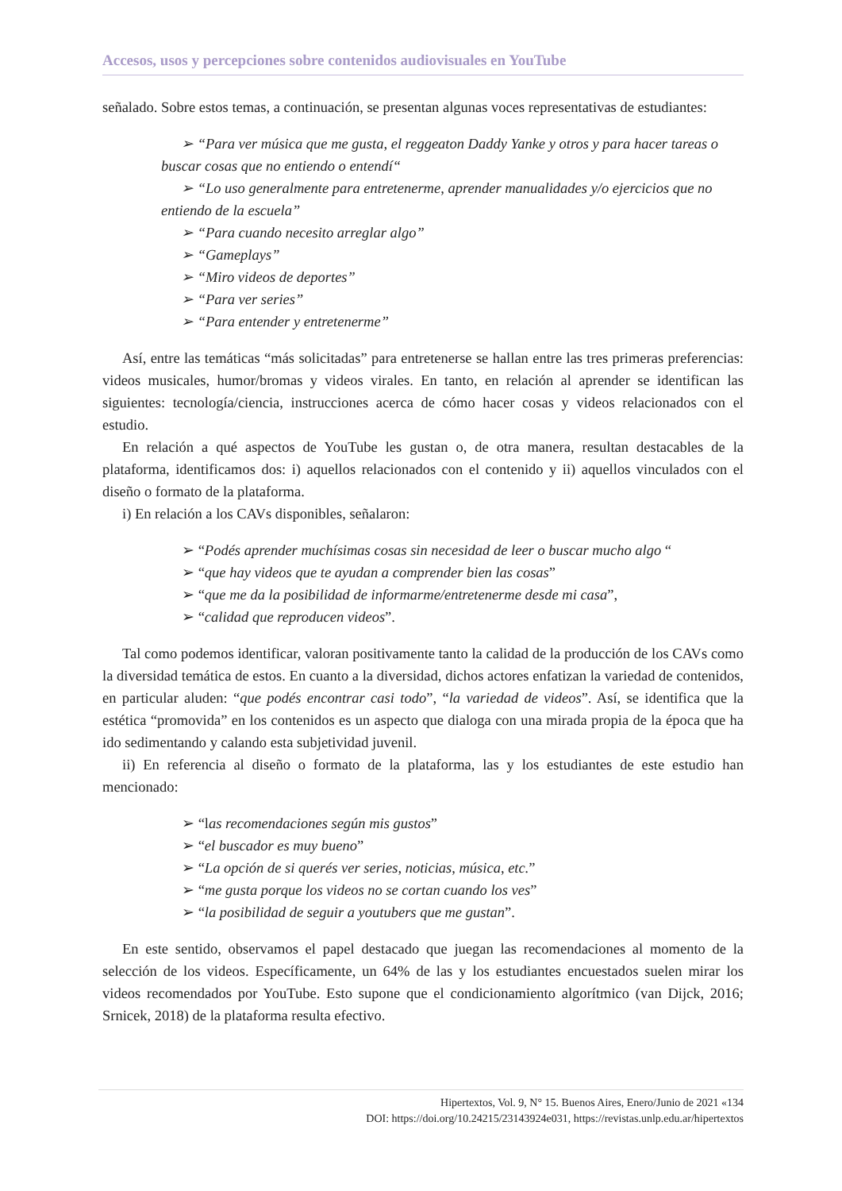Accesos, usos y percepciones sobre contenidos audiovisuales en YouTube
señalado. Sobre estos temas, a continuación, se presentan algunas voces representativas de estudiantes:
➢ “Para ver música que me gusta, el reggeaton Daddy Yanke y otros y para hacer tareas o buscar cosas que no entiendo o entendí“
➢ “Lo uso generalmente para entretenerme, aprender manualidades y/o ejercicios que no entiendo de la escuela”
➢ “Para cuando necesito arreglar algo”
➢ “Gameplays”
➢ “Miro videos de deportes”
➢ “Para ver series”
➢ “Para entender y entretenerme”
Así, entre las temáticas “más solicitadas” para entretenerse se hallan entre las tres primeras preferencias: videos musicales, humor/bromas y videos virales. En tanto, en relación al aprender se identifican las siguientes: tecnología/ciencia, instrucciones acerca de cómo hacer cosas y videos relacionados con el estudio.
En relación a qué aspectos de YouTube les gustan o, de otra manera, resultan destacables de la plataforma, identificamos dos: i) aquellos relacionados con el contenido y ii) aquellos vinculados con el diseño o formato de la plataforma.
i) En relación a los CAVs disponibles, señalaron:
➢ “Podés aprender muchísimas cosas sin necesidad de leer o buscar mucho algo “
➢ “que hay videos que te ayudan a comprender bien las cosas”
➢ “que me da la posibilidad de informarme/entretenerme desde mi casa”,
➢ “calidad que reproducen videos”.
Tal como podemos identificar, valoran positivamente tanto la calidad de la producción de los CAVs como la diversidad temática de estos. En cuanto a la diversidad, dichos actores enfatizan la variedad de contenidos, en particular aluden: “que podés encontrar casi todo”, “la variedad de videos”. Así, se identifica que la estética “promovida” en los contenidos es un aspecto que dialoga con una mirada propia de la época que ha ido sedimentando y calando esta subjetividad juvenil.
ii) En referencia al diseño o formato de la plataforma, las y los estudiantes de este estudio han mencionado:
➢ “las recomendaciones según mis gustos”
➢ “el buscador es muy bueno”
➢ “La opción de si querés ver series, noticias, música, etc.”
➢ “me gusta porque los videos no se cortan cuando los ves”
➢ “la posibilidad de seguir a youtubers que me gustan”.
En este sentido, observamos el papel destacado que juegan las recomendaciones al momento de la selección de los videos. Específicamente, un 64% de las y los estudiantes encuestados suelen mirar los videos recomendados por YouTube. Esto supone que el condicionamiento algorítmico (van Dijck, 2016; Srnicek, 2018) de la plataforma resulta efectivo.
Hipertextos, Vol. 9, N° 15. Buenos Aires, Enero/Junio de 2021 «134
DOI: https://doi.org/10.24215/23143924e031, https://revistas.unlp.edu.ar/hipertextos